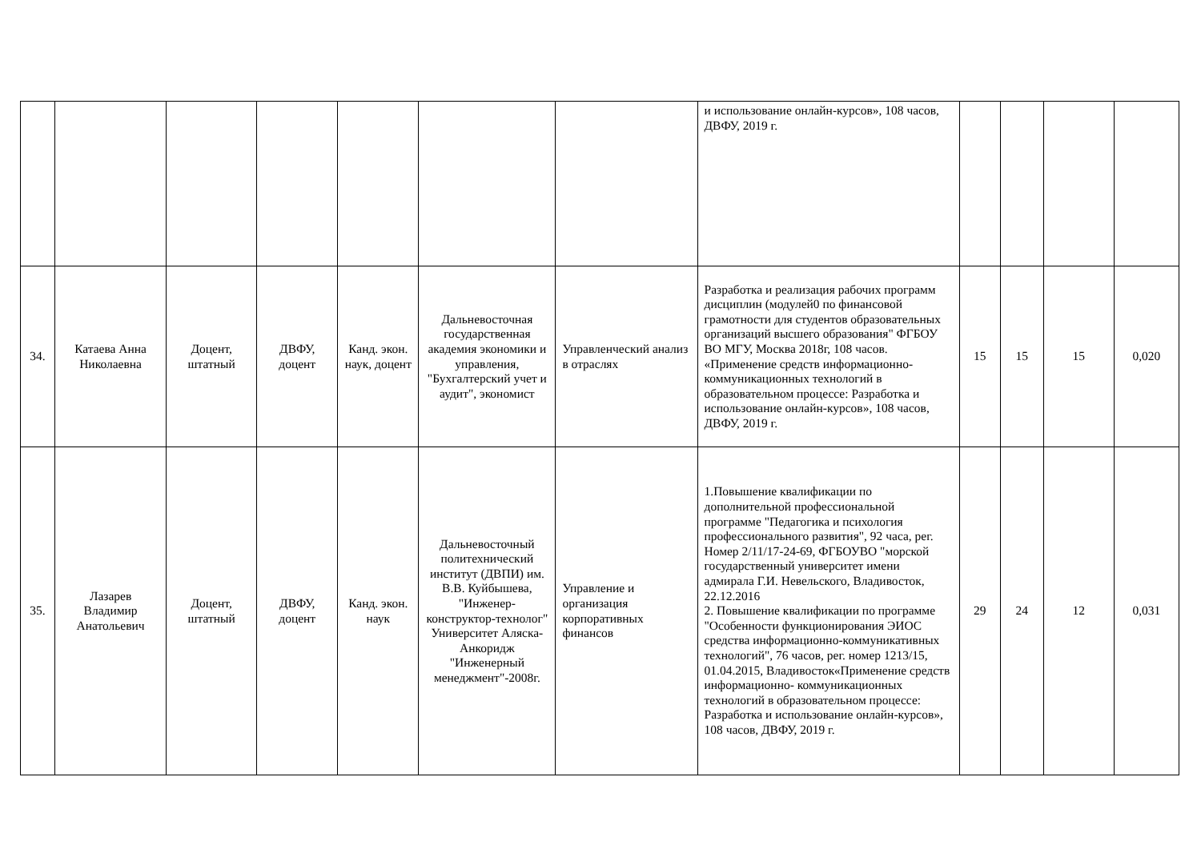| | | | | | | | и использование онлайн-курсов», 108 часов, ДВФУ, 2019 г. | | | | |
| 34. | Катаева Анна Николаевна | Доцент, штатный | ДВФУ, доцент | Канд. экон. наук, доцент | Дальневосточная государственная академия экономики и управления, "Бухгалтерский учет и аудит", экономист | Управленческий анализ в отраслях | Разработка и реализация рабочих программ дисциплин (модулей0 по финансовой грамотности для студентов образовательных организаций высшего образования" ФГБОУ ВО МГУ, Москва 2018г, 108 часов. «Применение средств информационно- коммуникационных технологий в образовательном процессе: Разработка и использование онлайн-курсов», 108 часов, ДВФУ, 2019 г. | 15 | 15 | 15 | 0,020 |
| 35. | Лазарев Владимир Анатольевич | Доцент, штатный | ДВФУ, доцент | Канд. экон. наук | Дальневосточный политехнический институт (ДВПИ) им. В.В. Куйбышева, "Инженер-конструктор-технолог" Университет Аляска-Анкоридж "Инженерный менеджмент"-2008г. | Управление и организация корпоративных финансов | 1.Повышение квалификации по дополнительной профессиональной программе "Педагогика и психология профессионального развития", 92 часа, рег. Номер 2/11/17-24-69, ФГБОУВО "морской государственный университет имени адмирала Г.И. Невельского, Владивосток, 22.12.2016 2. Повышение квалификации по программе "Особенности функционирования ЭИОС средства информационно-коммуникативных технологий", 76 часов, рег. номер 1213/15, 01.04.2015, Владивосток«Применение средств информационно- коммуникационных технологий в образовательном процессе: Разработка и использование онлайн-курсов», 108 часов, ДВФУ, 2019 г. | 29 | 24 | 12 | 0,031 |